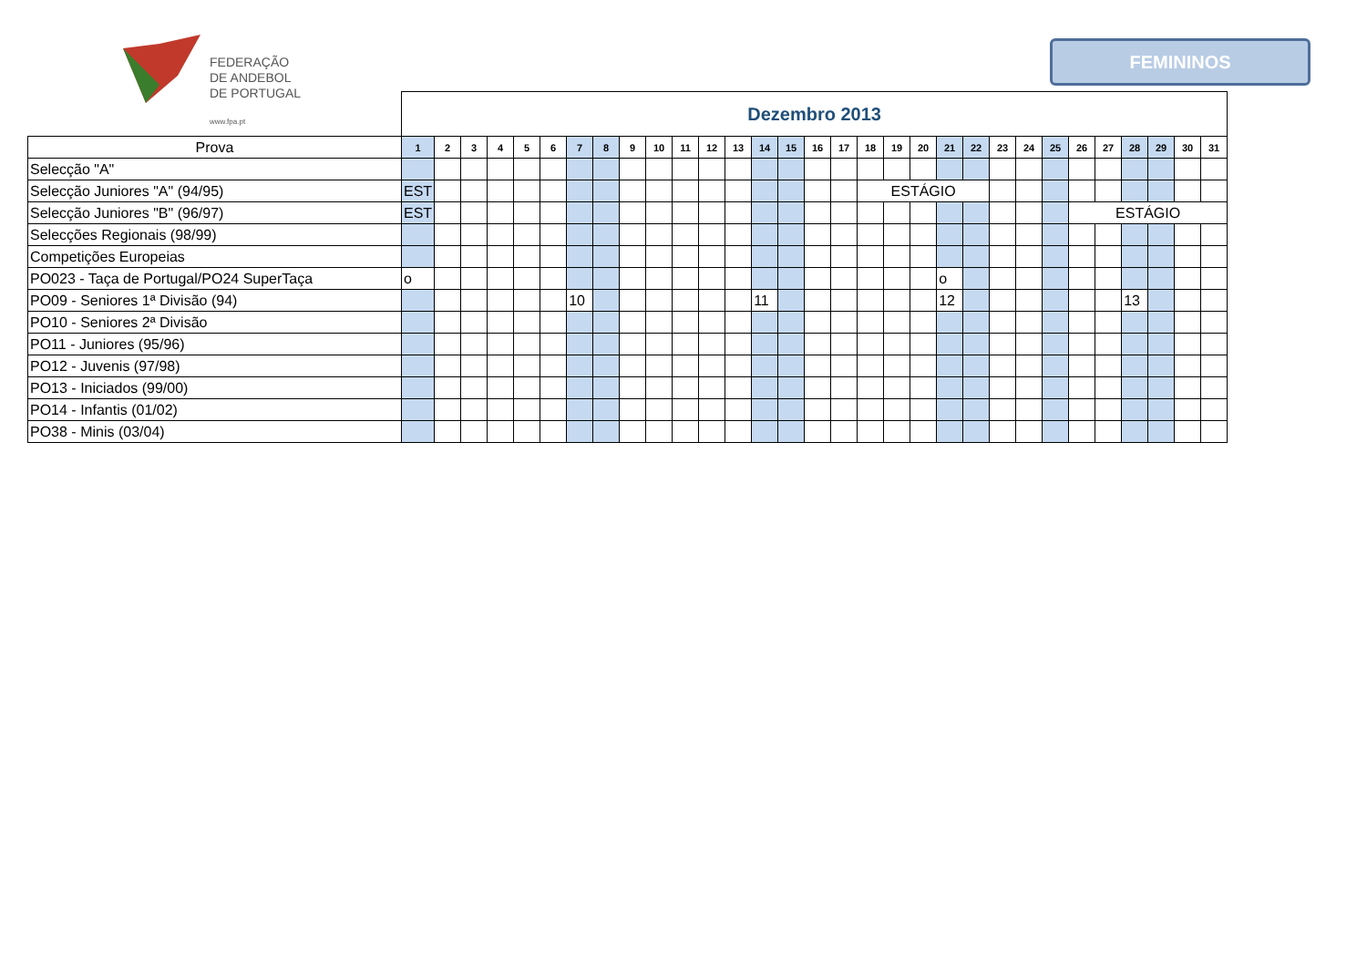FEDERAÇÃO
DE ANDEBOL
DE PORTUGAL
www.fpa.pt
FEMININOS
| | Dezembro 2013 | | | | | | | | | | | | | | | | | | | | | | | | | | | | | | |
| Prova | 1 | 2 | 3 | 4 | 5 | 6 | 7 | 8 | 9 | 10 | 11 | 12 | 13 | 14 | 15 | 16 | 17 | 18 | 19 | 20 | 21 | 22 | 23 | 24 | 25 | 26 | 27 | 28 | 29 | 30 | 31 |
| Selecção "A" | | | | | | | | | | | | | | | | | | | | | | | | | | | | | | | |
| Selecção Juniores "A" (94/95) | EST | | | | | | | | | | | | | | | | | ESTÁGIO | | | | | | | | | | | | | |
| Selecção Juniores "B" (96/97) | EST | | | | | | | | | | | | | | | | | | | | | | | | | ESTÁGIO | | | | | |
| Selecções Regionais (98/99) | | | | | | | | | | | | | | | | | | | | | | | | | | | | | | | |
| Competições Europeias | | | | | | | | | | | | | | | | | | | | | | | | | | | | | | | |
| PO023 - Taça de Portugal/PO24 SuperTaça | o | | | | | | | | | | | | | | | | | | | | o | | | | | | | | | | |
| PO09 - Seniores 1ª Divisão (94) | | | | | | | 10 | | | | | | | 11 | | | | | | | 12 | | | | | | | 13 | | | |
| PO10 - Seniores 2ª Divisão | | | | | | | | | | | | | | | | | | | | | | | | | | | | | | | |
| PO11 - Juniores (95/96) | | | | | | | | | | | | | | | | | | | | | | | | | | | | | | | |
| PO12 - Juvenis (97/98) | | | | | | | | | | | | | | | | | | | | | | | | | | | | | | | |
| PO13 - Iniciados (99/00) | | | | | | | | | | | | | | | | | | | | | | | | | | | | | | | |
| PO14 - Infantis (01/02) | | | | | | | | | | | | | | | | | | | | | | | | | | | | | | | |
| PO38 - Minis (03/04) | | | | | | | | | | | | | | | | | | | | | | | | | | | | | | | |